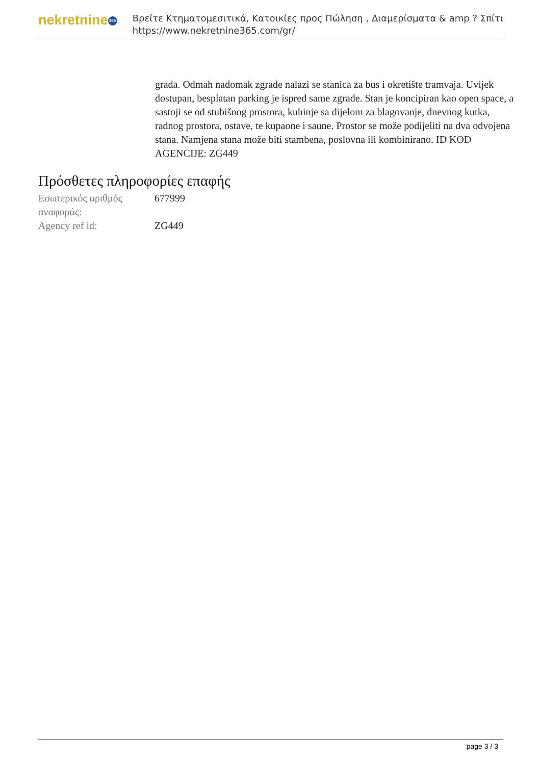nekretnine 365
Βρείτε Κτηματομεσιτικά, Κατοικίες προς Πώληση , Διαμερίσματα & amp ? Σπίτι
https://www.nekretnine365.com/gr/
grada. Odmah nadomak zgrade nalazi se stanica za bus i okretište tramvaja. Uvijek dostupan, besplatan parking je ispred same zgrade. Stan je koncipiran kao open space, a sastoji se od stubišnog prostora, kuhinje sa dijelom za blagovanje, dnevnog kutka, radnog prostora, ostave, te kupaone i saune. Prostor se može podijeliti na dva odvojena stana. Namjena stana može biti stambena, poslovna ili kombinirano. ID KOD AGENCIJE: ZG449
Πρόσθετες πληροφορίες επαφής
| Εσωτερικός αριθμός αναφοράς: | 677999 |
| Agency ref id: | ZG449 |
page 3 / 3